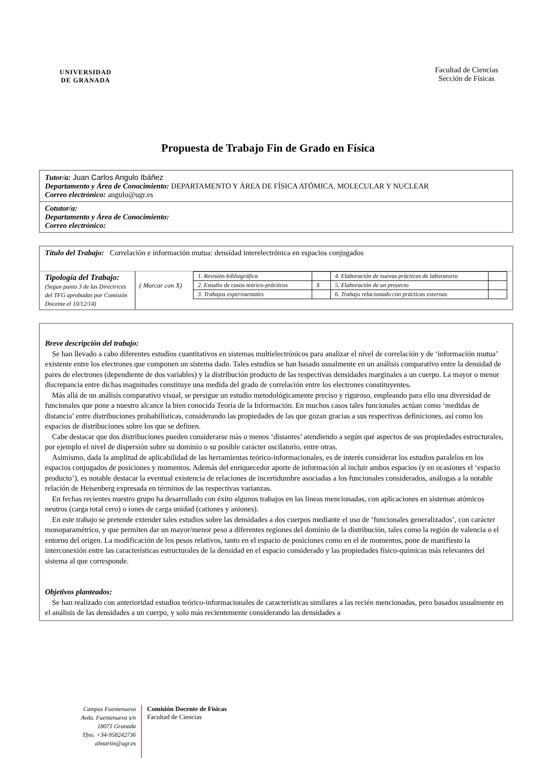UNIVERSIDAD
DE GRANADA
Facultad de Ciencias
Sección de Físicas
Propuesta de Trabajo Fin de Grado en Física
Tutor/a: Juan Carlos Angulo Ibáñez
Departamento y Área de Conocimiento: DEPARTAMENTO Y ÁREA DE FÍSICA ATÓMICA, MOLECULAR Y NUCLEAR
Correo electrónico: angulo@ugr.es
Cotutor/a:
Departamento y Área de Conocimiento:
Correo electrónico:
Título del Trabajo: Correlación e información mutua: densidad interelectrónica en espacios conjugados
Tipología del Trabajo:
(Segun punto 3 de las Directrices del TFG aprobadas por Comisión Docente el 10/12/14)
( Marcar con X)
| 1. Revisión bibliográfica | | 4. Elaboración de nuevas prácticas de laboratorio | |
| 2. Estudio de casos teórico-prácticos | X | 5. Elaboración de un proyecto | |
| 3. Trabajos experimentales | | 6. Trabajo relacionado con prácticas externas | |
Breve descripción del trabajo:
Se han llevado a cabo diferentes estudios cuantitativos en sistemas multielectrónicos para analizar el nivel de correlación y de ‘información mutua’ existente entre los electrones que componen un sistema dado. Tales estudios se han basado usualmente en un análisis comparativo entre la densidad de pares de electrones (dependiente de dos variables) y la distribución producto de las respectivas densidades marginales a un cuerpo. La mayor o menor discrepancia entre dichas magnitudes constituye una medida del grado de correlación entre los electrones constituyentes.
Más allá de un análisis comparativo visual, se persigue un estudio metodológicamente preciso y riguroso, empleando para ello una diversidad de funcionales que pone a nuestro alcance la bien conocida Teoría de la Información. En muchos casos tales funcionales actúan como ‘medidas de distancia’ entre distribuciones probabilísticas, considerando las propiedades de las que gozan gracias a sus respectivas definiciones, así como los espacios de distribuciones sobre los que se definen.
Cabe destacar que dos distribuciones pueden considerarse más o menos ‘distantes’ atendiendo a según qué aspectos de sus propiedades estructurales, por ejemplo el nivel de dispersión sobre su dominio o su posible carácter oscilatorio, entre otras.
Asimismo, dada la amplitud de aplicabilidad de las herramientas teórico-informacionales, es de interés considerar los estudios paralelos en los espacios conjugados de posiciones y momentos. Además del enriquecedor aporte de información al incluir ambos espacios (y en ocasiones el ‘espacio producto’), es notable destacar la eventual existencia de relaciones de incertidumbre asociadas a los funcionales considerados, análogas a la notable relación de Heisenberg expresada en términos de las respectivas varianzas.
En fechas recientes nuestro grupo ha desarrollado con éxito algunos trabajos en las líneas mencionadas, con aplicaciones en sistemas atómicos neutros (carga total cero) o iones de carga unidad (cationes y aniones).
En este trabajo se pretende extender tales estudios sobre las densidades a dos cuerpos mediante el uso de ‘funcionales generalizados’, con carácter monoparamétrico, y que permiten dar un mayor/menor peso a diferentes regiones del dominio de la distribución, tales como la región de valencia o el entorno del origen. La modificación de los pesos relativos, tanto en el espacio de posiciones como en el de momentos, pone de manifiesto la interconexión entre las características estructurales de la densidad en el espacio considerado y las propiedades físico-químicas más relevantes del sistema al que corresponde.
Objetivos planteados:
Se han realizado con anterioridad estudios teórico-informacionales de características similares a las recién mencionadas, pero basados usualmente en el análisis de las densidades a un cuerpo, y solo más recientemente considerando las densidades a
Campus Fuentenueva
Avda. Fuentenueva s/n
18071 Granada
Tfno. +34-958242736
almartin@ugr.es
Comisión Docente de Físicas
Facultad de Ciencias